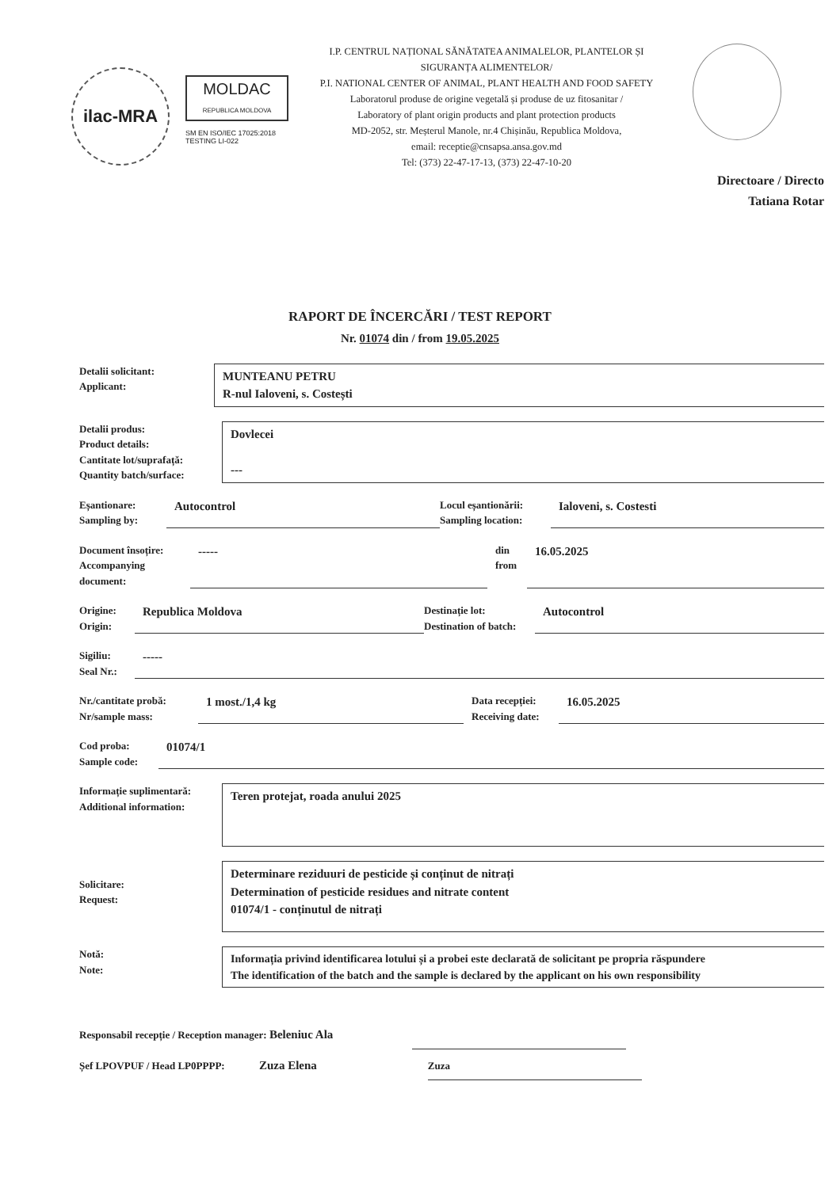ilac-MRA
MOLDAC
REPUBLICA MOLDOVA
SM EN ISO/IEC 17025:2018
TESTING LI-022
I.P. CENTRUL NAȚIONAL SĂNĂTATEA ANIMALELOR, PLANTELOR ȘI SIGURANȚA ALIMENTELOR/
P.I. NATIONAL CENTER OF ANIMAL, PLANT HEALTH AND FOOD SAFETY
Laboratorul produse de origine vegetală și produse de uz fitosanitar /
Laboratory of plant origin products and plant protection products
MD-2052, str. Meșterul Manole, nr.4 Chișinău, Republica Moldova,
email: receptie@cnsapsa.ansa.gov.md
Tel: (373) 22-47-17-13, (373) 22-47-10-20
Directoare / Directo
Tatiana Rotar
RAPORT DE ÎNCERCĂRI / TEST REPORT
Nr. 01074 din / from 19.05.2025
Detalii solicitant:
Applicant:
MUNTEANU PETRU
R-nul Ialoveni, s. Costești
Detalii produs:
Product details:
Cantitate lot/suprafață:
Quantity batch/surface:
Dovlecei
---
Eșantionare:
Sampling by:
Autocontrol
Locul eșantionării:
Sampling location:
Ialoveni, s. Costesti
Document însoțire:
Accompanying document:
-----
din
from
16.05.2025
Origine:
Origin:
Republica Moldova
Destinație lot:
Destination of batch:
Autocontrol
Sigiliu:
Seal Nr.:
-----
Nr./cantitate probă:
Nr/sample mass:
1 most./1,4 kg
Data recepției:
Receiving date:
16.05.2025
Cod proba:
Sample code:
01074/1
Informație suplimentară:
Additional information:
Teren protejat, roada anului 2025
Solicitare:
Request:
Determinare reziduuri de pesticide și conținut de nitrați
Determination of pesticide residues and nitrate content
01074/1 - conținutul de nitrați
Notă:
Note:
Informația privind identificarea lotului și a probei este declarată de solicitant pe propria răspundere
The identification of the batch and the sample is declared by the applicant on his own responsibility
Responsabil recepție / Reception manager: Beleniuc Ala
Șef LPOVPUF / Head LP0PPPP: Zuza Elena Zuza